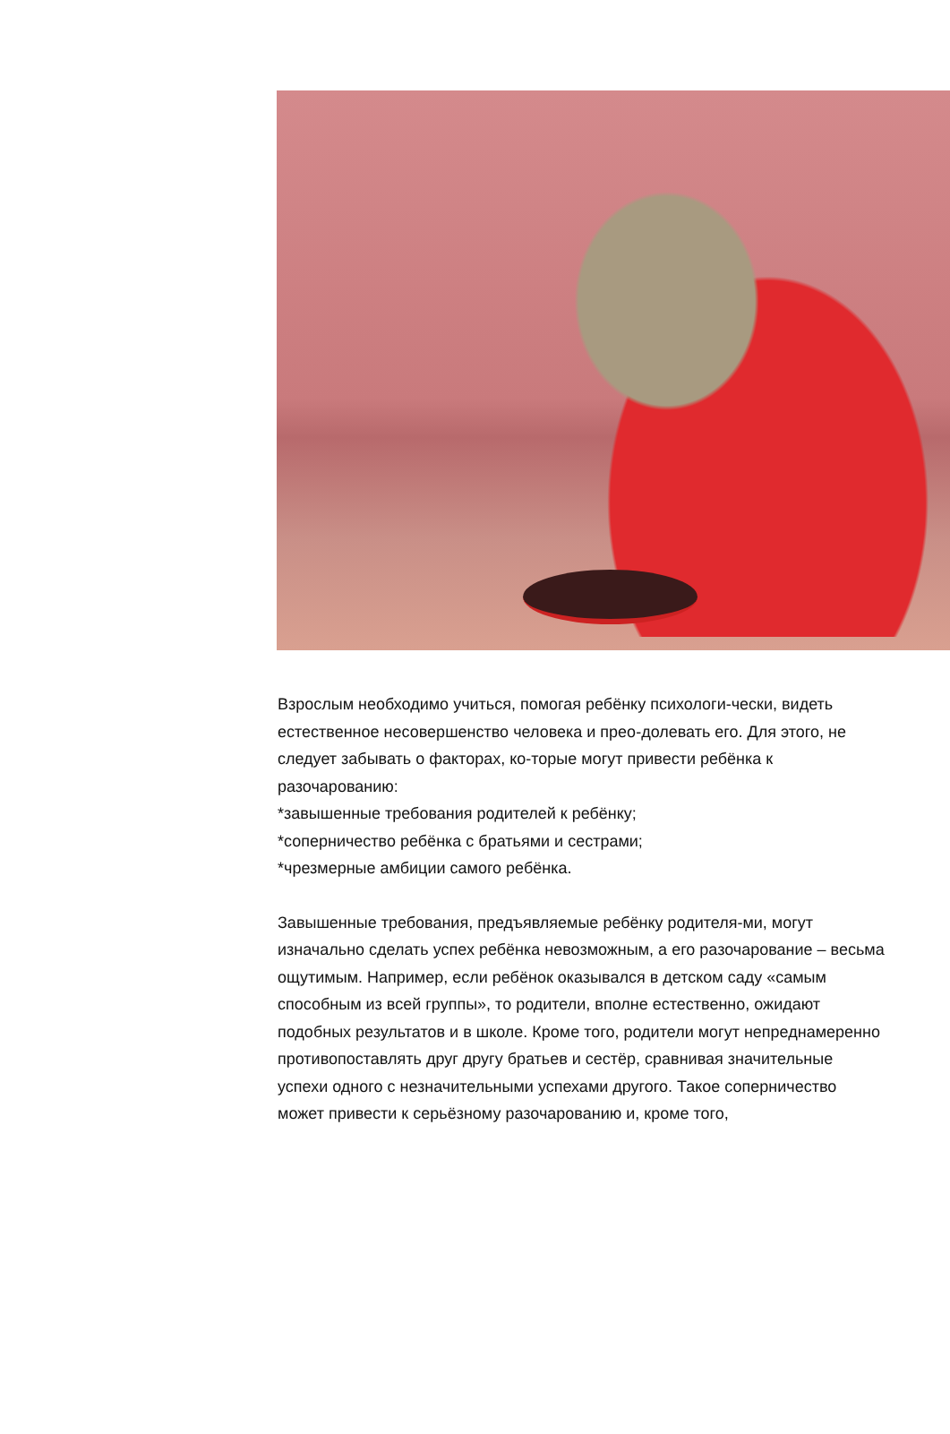Взрослым необходимо учиться, помогая ребёнку психологи-чески, видеть естественное несовершенство человека и прео-долевать его. Для этого, не следует забывать о факторах, ко-торые могут привести ребёнка к разочарованию:
*завышенные требования родителей к ребёнку;
*соперничество ребёнка с братьями и сестрами;
*чрезмерные амбиции самого ребёнка.
Завышенные требования, предъявляемые ребёнку родителя-ми, могут изначально сделать успех ребёнка невозможным, а его разочарование – весьма ощутимым. Например, если ребёнок оказывался в детском саду «самым способным из всей группы», то родители, вполне естественно, ожидают подобных результатов и в школе. Кроме того, родители могут непреднамеренно противопоставлять друг другу братьев и сестёр, сравнивая значительные успехи одного с незначительными успехами другого. Такое соперничество может привести к серьёзному разочарованию и, кроме того,